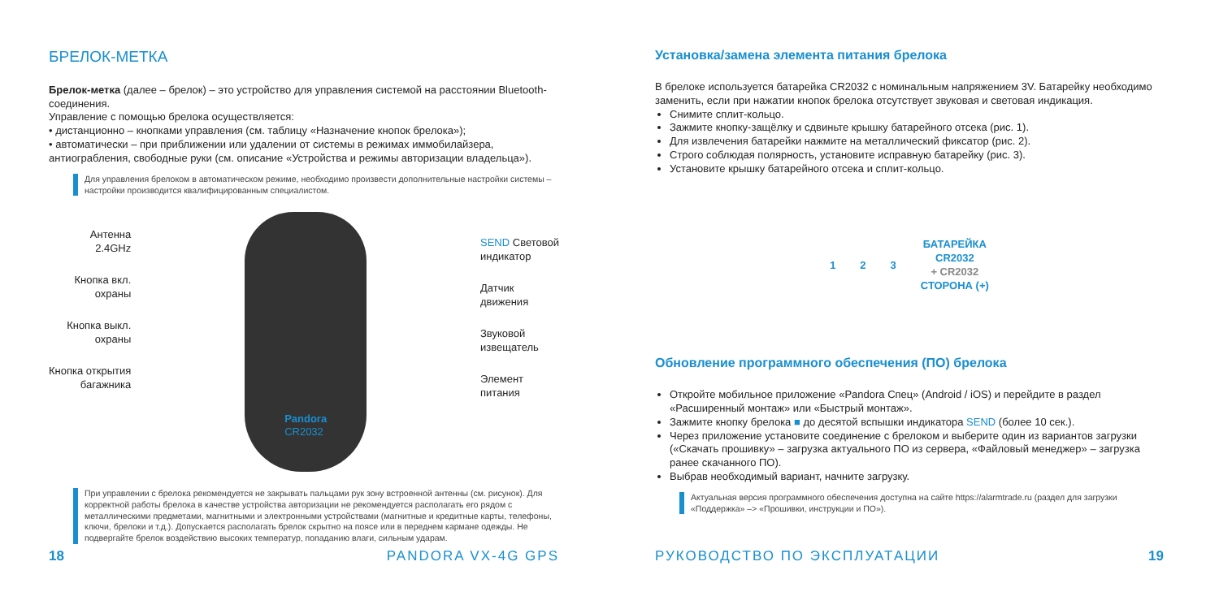БРЕЛОК-МЕТКА
Брелок-метка (далее – брелок) – это устройство для управления системой на расстоянии Bluetooth-соединения.
Управление с помощью брелока осуществляется:
• дистанционно – кнопками управления (см. таблицу «Назначение кнопок брелока»);
• автоматически – при приближении или удалении от системы в режимах иммобилайзера, антиограбления, свободные руки (см. описание «Устройства и режимы авторизации владельца»).
Для управления брелоком в автоматическом режиме, необходимо произвести дополнительные настройки системы – настройки производится квалифицированным специалистом.
Антенна
2.4GHz
Кнопка вкл.
охраны
Кнопка выкл.
охраны
Кнопка открытия
багажника
Pandora
CR2032
SEND Световой
индикатор
Датчик
движения
Звуковой
извещатель
Элемент
питания
При управлении с брелока рекомендуется не закрывать пальцами рук зону встроенной антенны (см. рисунок). Для корректной работы брелока в качестве устройства авторизации не рекомендуется располагать его рядом с металлическими предметами, магнитными и электронными устройствами (магнитные и кредитные карты, телефоны, ключи, брелоки и т.д.). Допускается располагать брелок скрытно на поясе или в переднем кармане одежды. Не подвергайте брелок воздействию высоких температур, попаданию влаги, сильным ударам.
18 PANDORA VX-4G GPS
Установка/замена элемента питания брелока
В брелоке используется батарейка CR2032 с номинальным напряжением 3V. Батарейку необходимо заменить, если при нажатии кнопок брелока отсутствует звуковая и световая индикация.
Снимите сплит-кольцо.
Зажмите кнопку-защёлку и сдвиньте крышку батарейного отсека (рис. 1).
Для извлечения батарейки нажмите на металлический фиксатор (рис. 2).
Строго соблюдая полярность, установите исправную батарейку (рис. 3).
Установите крышку батарейного отсека и сплит-кольцо.
1 2 3 БАТАРЕЙКА
CR2032
+ CR2032
СТОРОНА (+)
Обновление программного обеспечения (ПО) брелока
Откройте мобильное приложение «Pandora Спец» (Android / iOS) и перейдите в раздел «Расширенный монтаж» или «Быстрый монтаж».
Зажмите кнопку брелока ■ до десятой вспышки индикатора SEND (более 10 сек.).
Через приложение установите соединение с брелоком и выберите один из вариантов загрузки («Скачать прошивку» – загрузка актуального ПО из сервера, «Файловый менеджер» – загрузка ранее скачанного ПО).
Выбрав необходимый вариант, начните загрузку.
Актуальная версия программного обеспечения доступна на сайте https://alarmtrade.ru (раздел для загрузки «Поддержка» –> «Прошивки, инструкции и ПО»).
РУКОВОДСТВО ПО ЭКСПЛУАТАЦИИ 19